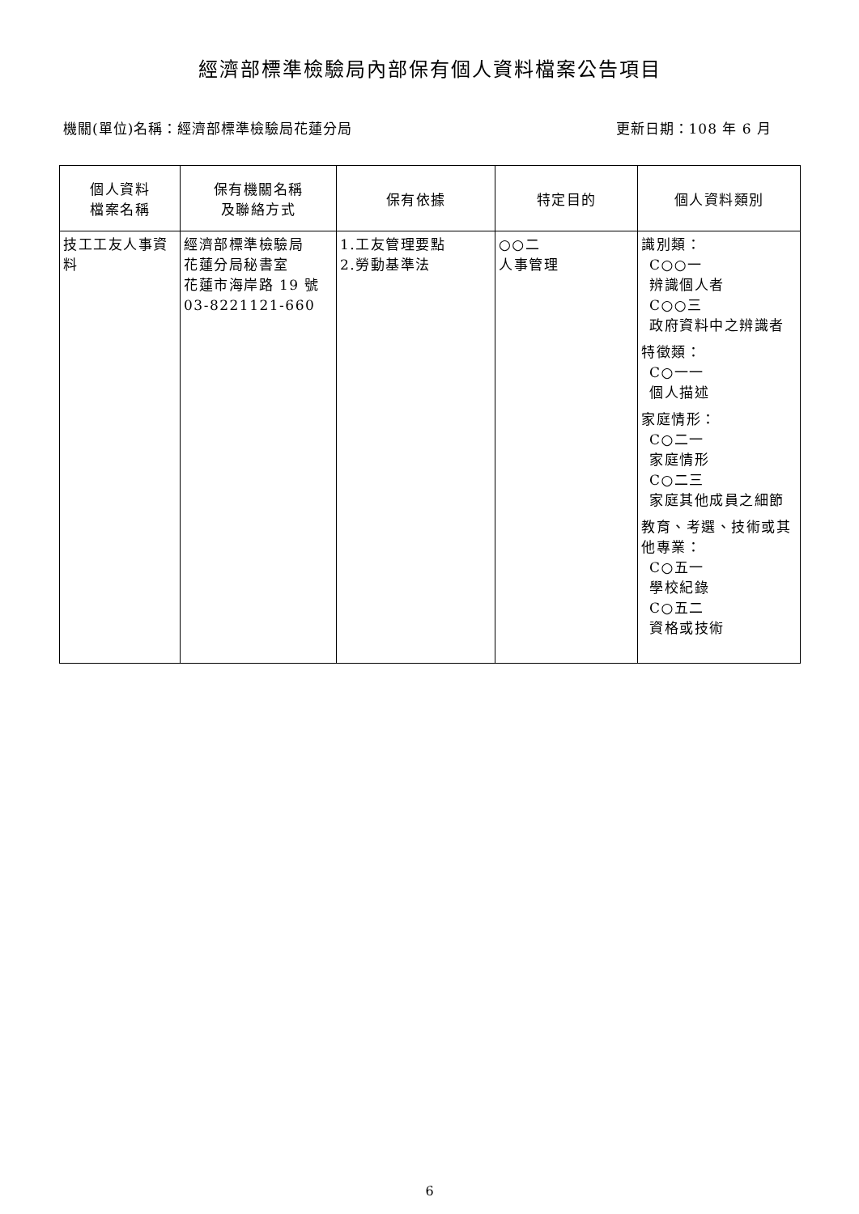經濟部標準檢驗局內部保有個人資料檔案公告項目
機關(單位)名稱：經濟部標準檢驗局花蓮分局 更新日期：108 年 6 月
| 個人資料 檔案名稱 | 保有機關名稱 及聯絡方式 | 保有依據 | 特定目的 | 個人資料類別 |
| --- | --- | --- | --- | --- |
| 技工工友人事資料 | 經濟部標準檢驗局 花蓮分局秘書室 花蓮市海岸路 19 號 03-8221121-660 | 1.工友管理要點 2.勞動基準法 | ○○二 人事管理 | 識別類： C○○一 辨識個人者 C○○三 政府資料中之辨識者 特徵類： C○一一 個人描述 家庭情形： C○二一 家庭情形 C○二三 家庭其他成員之細節 教育、考選、技術或其他專業： C○五一 學校紀錄 C○五二 資格或技術 |
6